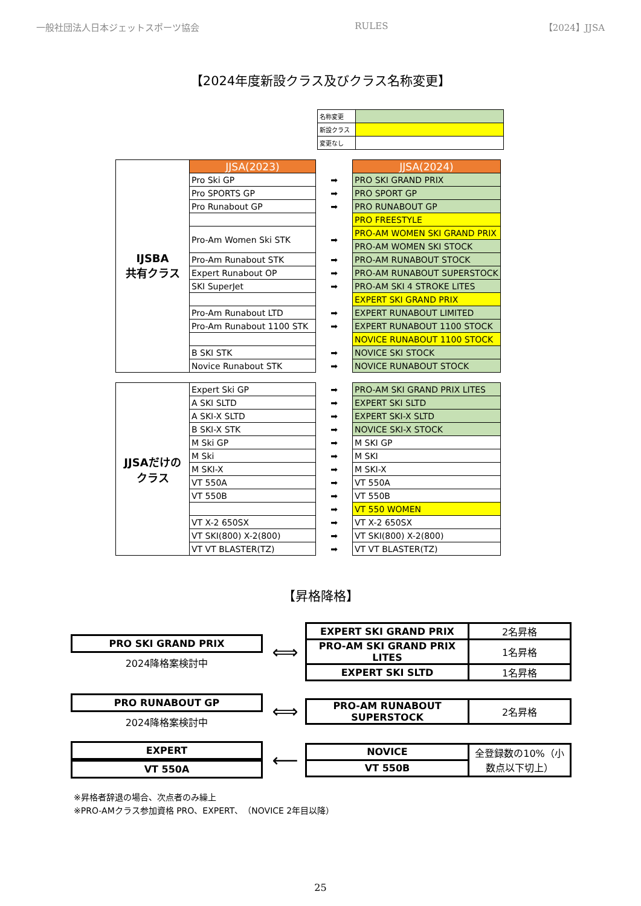一般社団法人日本ジェットスポーツ協会 RULES 【2024】JJSA
【2024年度新設クラス及びクラス名称変更】
| 名称変更 | |
| 新設クラス | |
| 変更なし | |
| IJSBA 共有クラス | JJSA(2023) | | JJSA(2024) |
| | Pro Ski GP | ➡ | PRO SKI GRAND PRIX |
| | Pro SPORTS GP | ➡ | PRO SPORT GP |
| | Pro Runabout GP | ➡ | PRO RUNABOUT GP |
| | | | PRO FREESTYLE |
| | Pro-Am Women Ski STK | ➡ | PRO-AM WOMEN SKI GRAND PRIX |
| | | | PRO-AM WOMEN SKI STOCK |
| | Pro-Am Runabout STK | ➡ | PRO-AM RUNABOUT STOCK |
| | Expert Runabout OP | ➡ | PRO-AM RUNABOUT SUPERSTOCK |
| | SKI SuperJet | ➡ | PRO-AM SKI 4 STROKE LITES |
| | | | EXPERT SKI GRAND PRIX |
| | Pro-Am Runabout LTD | ➡ | EXPERT RUNABOUT LIMITED |
| | Pro-Am Runabout 1100 STK | ➡ | EXPERT RUNABOUT 1100 STOCK |
| | | | NOVICE RUNABOUT 1100 STOCK |
| | B SKI STK | ➡ | NOVICE SKI STOCK |
| | Novice Runabout STK | ➡ | NOVICE RUNABOUT STOCK |
| JJSAだけの クラス | Expert Ski GP | ➡ | PRO-AM SKI GRAND PRIX LITES |
| | A SKI SLTD | ➡ | EXPERT SKI SLTD |
| | A SKI-X SLTD | ➡ | EXPERT SKI-X SLTD |
| | B SKI-X STK | ➡ | NOVICE SKI-X STOCK |
| | M Ski GP | ➡ | M SKI GP |
| | M Ski | ➡ | M SKI |
| | M SKI-X | ➡ | M SKI-X |
| | VT 550A | ➡ | VT 550A |
| | VT 550B | ➡ | VT 550B |
| | | ➡ | VT 550 WOMEN |
| | VT X-2 650SX | ➡ | VT X-2 650SX |
| | VT SKI(800) X-2(800) | ➡ | VT SKI(800) X-2(800) |
| | VT VT BLASTER(TZ) | ➡ | VT VT BLASTER(TZ) |
【昇格降格】
PRO SKI GRAND PRIX
2024降格案検討中
⟺
| EXPERT SKI GRAND PRIX | 2名昇格 |
| PRO-AM SKI GRAND PRIX LITES | 1名昇格 |
| EXPERT SKI SLTD | 1名昇格 |
PRO RUNABOUT GP
2024降格案検討中
⟺
| PRO-AM RUNABOUT SUPERSTOCK | 2名昇格 |
EXPERT
VT 550A
⟵
| NOVICE | 全登録数の10%（小数点以下切上） |
| VT 550B | |
※昇格者辞退の場合、次点者のみ繰上
※PRO-AMクラス参加資格 PRO、EXPERT、（NOVICE 2年目以降）
25